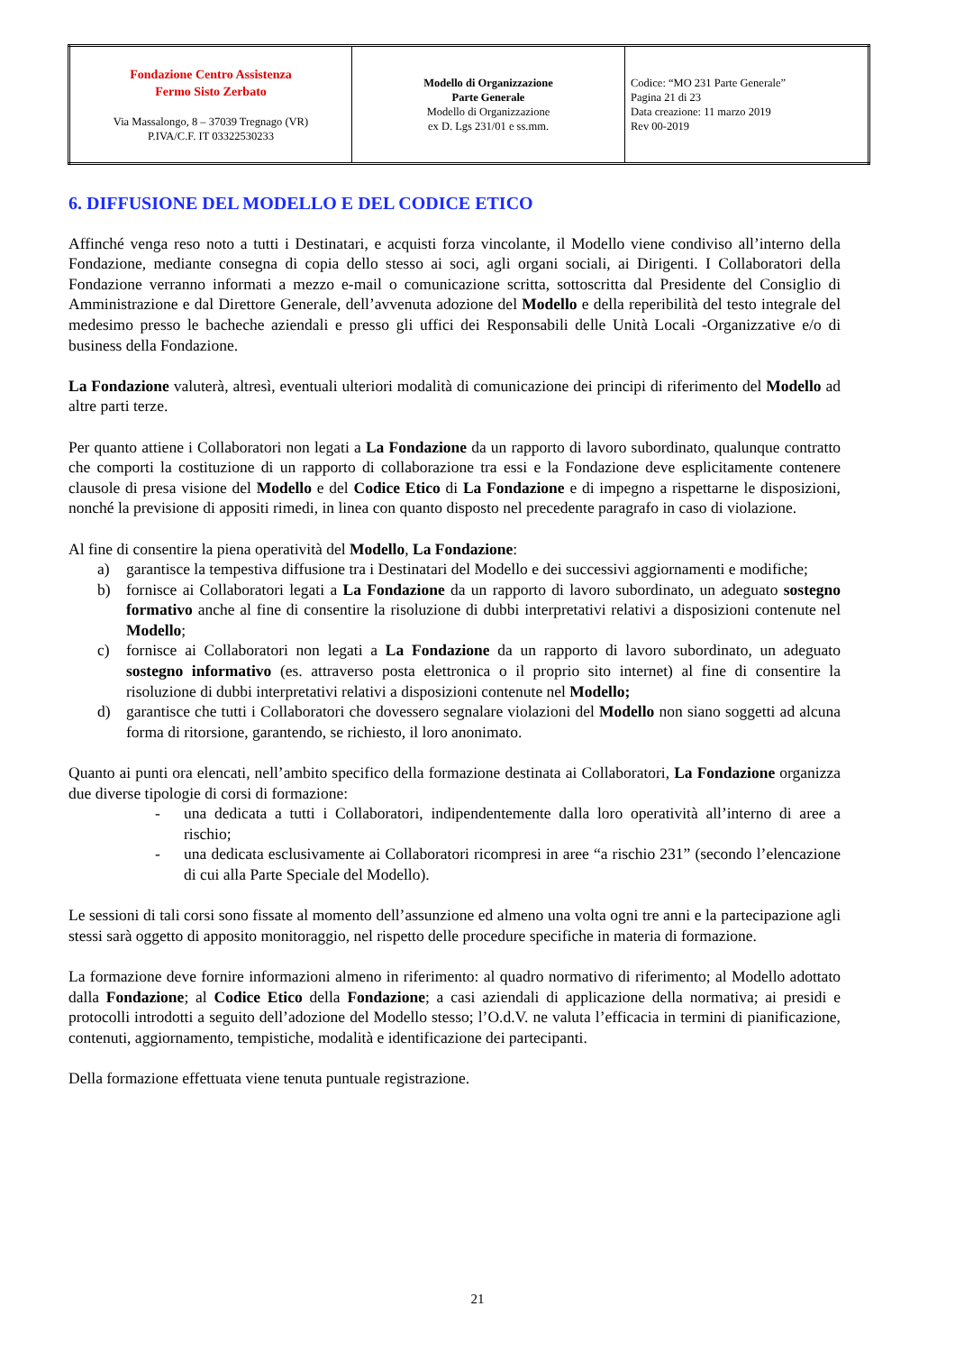| Fondazione Centro Assistenza Fermo Sisto Zerbato Via Massalongo, 8 – 37039 Tregnago (VR) P.IVA/C.F. IT 03322530233 | Modello di Organizzazione Parte Generale Modello di Organizzazione ex D. Lgs 231/01 e ss.mm. | Codice: “MO 231 Parte Generale” Pagina 21 di 23 Data creazione: 11 marzo 2019 Rev 00-2019 |
6. DIFFUSIONE DEL MODELLO E DEL CODICE ETICO
Affinché venga reso noto a tutti i Destinatari, e acquisti forza vincolante, il Modello viene condiviso all’interno della Fondazione, mediante consegna di copia dello stesso ai soci, agli organi sociali, ai Dirigenti. I Collaboratori della Fondazione verranno informati a mezzo e-mail o comunicazione scritta, sottoscritta dal Presidente del Consiglio di Amministrazione e dal Direttore Generale, dell’avvenuta adozione del Modello e della reperibilità del testo integrale del medesimo presso le bacheche aziendali e presso gli uffici dei Responsabili delle Unità Locali -Organizzative e/o di business della Fondazione.
La Fondazione valuterà, altresì, eventuali ulteriori modalità di comunicazione dei principi di riferimento del Modello ad altre parti terze.
Per quanto attiene i Collaboratori non legati a La Fondazione da un rapporto di lavoro subordinato, qualunque contratto che comporti la costituzione di un rapporto di collaborazione tra essi e la Fondazione deve esplicitamente contenere clausole di presa visione del Modello e del Codice Etico di La Fondazione e di impegno a rispettarne le disposizioni, nonché la previsione di appositi rimedi, in linea con quanto disposto nel precedente paragrafo in caso di violazione.
Al fine di consentire la piena operatività del Modello, La Fondazione:
a) garantisce la tempestiva diffusione tra i Destinatari del Modello e dei successivi aggiornamenti e modifiche;
b) fornisce ai Collaboratori legati a La Fondazione da un rapporto di lavoro subordinato, un adeguato sostegno formativo anche al fine di consentire la risoluzione di dubbi interpretativi relativi a disposizioni contenute nel Modello;
c) fornisce ai Collaboratori non legati a La Fondazione da un rapporto di lavoro subordinato, un adeguato sostegno informativo (es. attraverso posta elettronica o il proprio sito internet) al fine di consentire la risoluzione di dubbi interpretativi relativi a disposizioni contenute nel Modello;
d) garantisce che tutti i Collaboratori che dovessero segnalare violazioni del Modello non siano soggetti ad alcuna forma di ritorsione, garantendo, se richiesto, il loro anonimato.
Quanto ai punti ora elencati, nell’ambito specifico della formazione destinata ai Collaboratori, La Fondazione organizza due diverse tipologie di corsi di formazione:
- una dedicata a tutti i Collaboratori, indipendentemente dalla loro operatività all’interno di aree a rischio;
- una dedicata esclusivamente ai Collaboratori ricompresi in aree “a rischio 231” (secondo l’elencazione di cui alla Parte Speciale del Modello).
Le sessioni di tali corsi sono fissate al momento dell’assunzione ed almeno una volta ogni tre anni e la partecipazione agli stessi sarà oggetto di apposito monitoraggio, nel rispetto delle procedure specifiche in materia di formazione.
La formazione deve fornire informazioni almeno in riferimento: al quadro normativo di riferimento; al Modello adottato dalla Fondazione; al Codice Etico della Fondazione; a casi aziendali di applicazione della normativa; ai presidi e protocolli introdotti a seguito dell’adozione del Modello stesso; l’O.d.V. ne valuta l’efficacia in termini di pianificazione, contenuti, aggiornamento, tempistiche, modalità e identificazione dei partecipanti.
Della formazione effettuata viene tenuta puntuale registrazione.
21